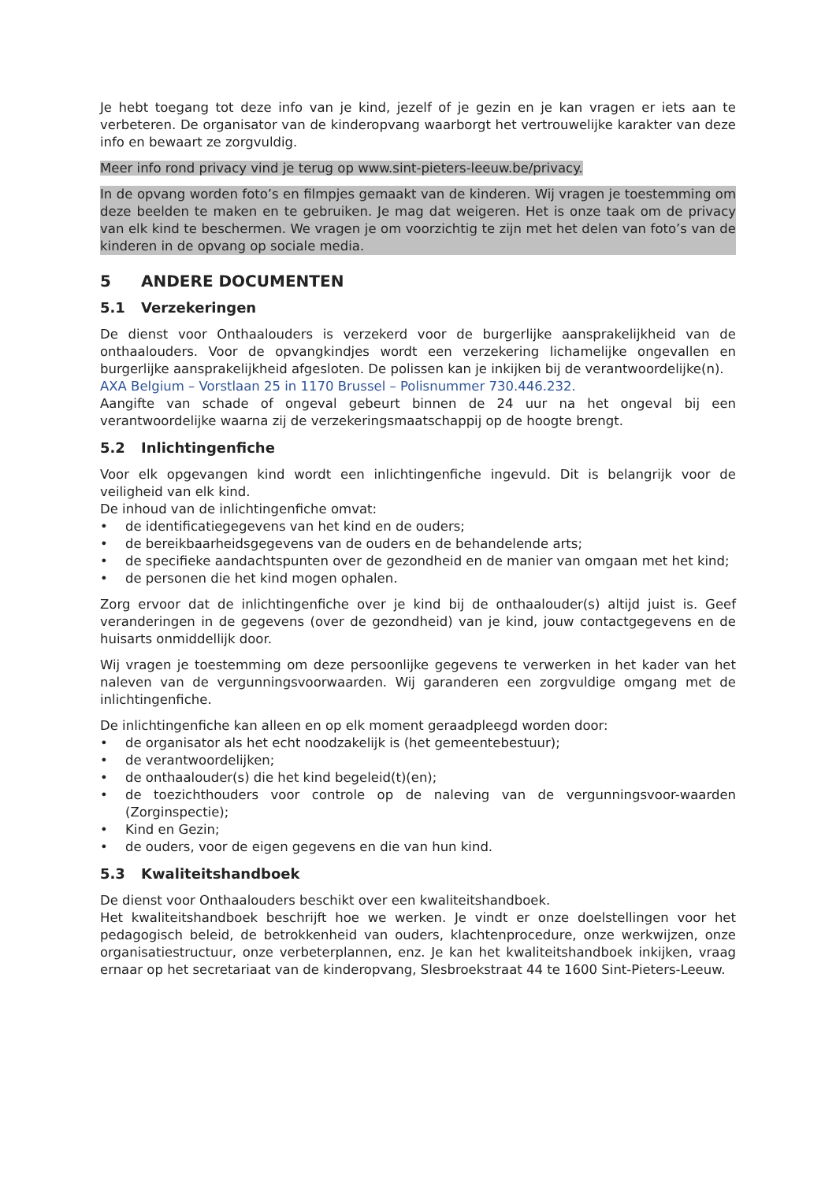Je hebt toegang tot deze info van je kind, jezelf of je gezin en je kan vragen er iets aan te verbeteren. De organisator van de kinderopvang waarborgt het vertrouwelijke karakter van deze info en bewaart ze zorgvuldig.
Meer info rond privacy vind je terug op www.sint-pieters-leeuw.be/privacy.
In de opvang worden foto’s en filmpjes gemaakt van de kinderen. Wij vragen je toestemming om deze beelden te maken en te gebruiken. Je mag dat weigeren. Het is onze taak om de privacy van elk kind te beschermen. We vragen je om voorzichtig te zijn met het delen van foto’s van de kinderen in de opvang op sociale media.
5 ANDERE DOCUMENTEN
5.1 Verzekeringen
De dienst voor Onthaalouders is verzekerd voor de burgerlijke aansprakelijkheid van de onthaalouders. Voor de opvangkindjes wordt een verzekering lichamelijke ongevallen en burgerlijke aansprakelijkheid afgesloten. De polissen kan je inkijken bij de verantwoordelijke(n).
AXA Belgium – Vorstlaan 25 in 1170 Brussel – Polisnummer 730.446.232.
Aangifte van schade of ongeval gebeurt binnen de 24 uur na het ongeval bij een verantwoordelijke waarna zij de verzekeringsmaatschappij op de hoogte brengt.
5.2 Inlichtingenfiche
Voor elk opgevangen kind wordt een inlichtingenfiche ingevuld. Dit is belangrijk voor de veiligheid van elk kind.
De inhoud van de inlichtingenfiche omvat:
• de identificatiegegevens van het kind en de ouders;
• de bereikbaarheidsgegevens van de ouders en de behandelende arts;
• de specifieke aandachtspunten over de gezondheid en de manier van omgaan met het kind;
• de personen die het kind mogen ophalen.
Zorg ervoor dat de inlichtingenfiche over je kind bij de onthaalouder(s) altijd juist is. Geef veranderingen in de gegevens (over de gezondheid) van je kind, jouw contactgegevens en de huisarts onmiddellijk door.
Wij vragen je toestemming om deze persoonlijke gegevens te verwerken in het kader van het naleven van de vergunningsvoorwaarden. Wij garanderen een zorgvuldige omgang met de inlichtingenfiche.
De inlichtingenfiche kan alleen en op elk moment geraadpleegd worden door:
• de organisator als het echt noodzakelijk is (het gemeentebestuur);
• de verantwoordelijken;
• de onthaalouder(s) die het kind begeleid(t)(en);
• de toezichthouders voor controle op de naleving van de vergunningsvoor-waarden (Zorginspectie);
• Kind en Gezin;
• de ouders, voor de eigen gegevens en die van hun kind.
5.3 Kwaliteitshandboek
De dienst voor Onthaalouders beschikt over een kwaliteitshandboek.
Het kwaliteitshandboek beschrijft hoe we werken. Je vindt er onze doelstellingen voor het pedagogisch beleid, de betrokkenheid van ouders, klachtenprocedure, onze werkwijzen, onze organisatiestructuur, onze verbeterplannen, enz. Je kan het kwaliteitshandboek inkijken, vraag ernaar op het secretariaat van de kinderopvang, Slesbroekstraat 44 te 1600 Sint-Pieters-Leeuw.